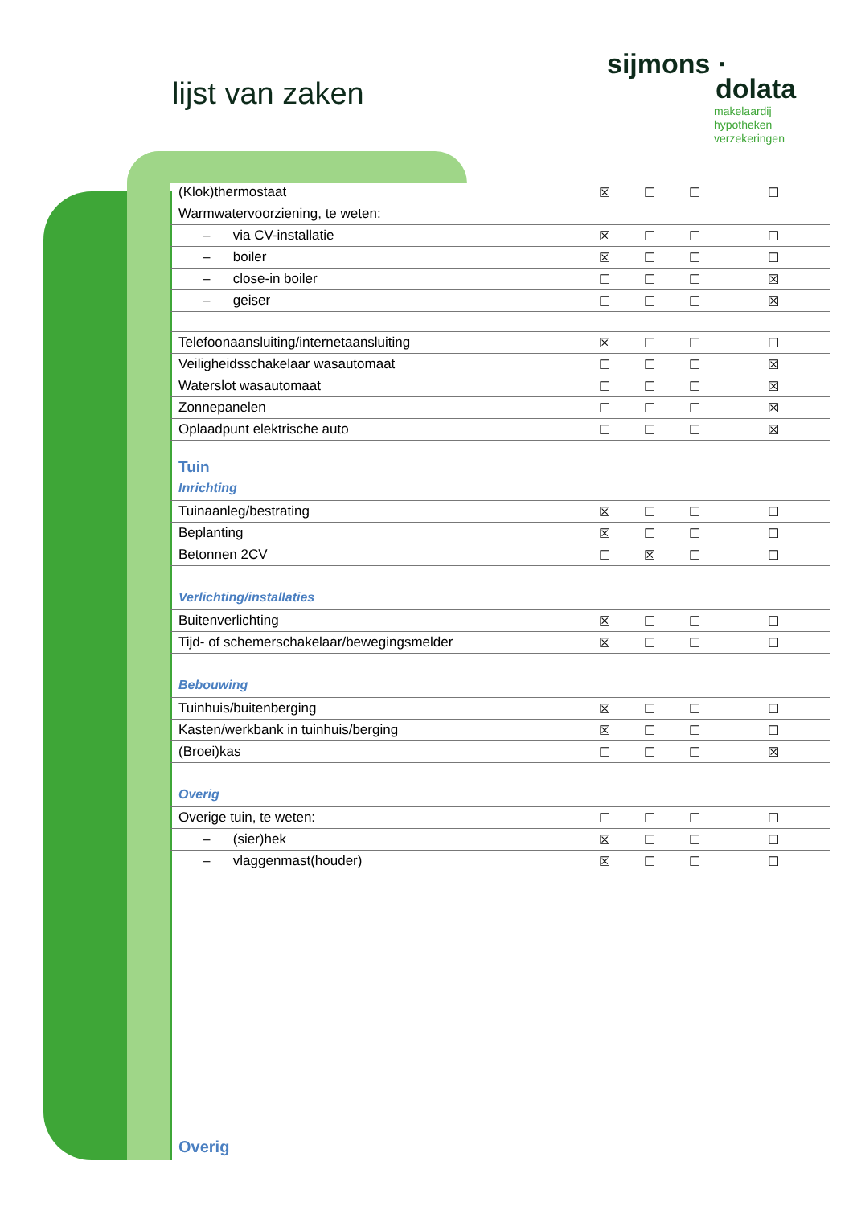lijst van zaken
sijmons ·
dolata
makelaardij
hypotheken
verzekeringen
| (Klok)thermostaat | ☒ | ☐ | ☐ | ☐ |
| Warmwatervoorziening, te weten: | | | | |
| – via CV-installatie | ☒ | ☐ | ☐ | ☐ |
| – boiler | ☒ | ☐ | ☐ | ☐ |
| – close-in boiler | ☐ | ☐ | ☐ | ☒ |
| – geiser | ☐ | ☐ | ☐ | ☒ |
| Telefoonaansluiting/internetaansluiting | ☒ | ☐ | ☐ | ☐ |
| Veiligheidsschakelaar wasautomaat | ☐ | ☐ | ☐ | ☒ |
| Waterslot wasautomaat | ☐ | ☐ | ☐ | ☒ |
| Zonnepanelen | ☐ | ☐ | ☐ | ☒ |
| Oplaadpunt elektrische auto | ☐ | ☐ | ☐ | ☒ |
| Tuin | | | | |
| Inrichting | | | | |
| Tuinaanleg/bestrating | ☒ | ☐ | ☐ | ☐ |
| Beplanting | ☒ | ☐ | ☐ | ☐ |
| Betonnen 2CV | ☐ | ☒ | ☐ | ☐ |
| Verlichting/installaties | | | | |
| Buitenverlichting | ☒ | ☐ | ☐ | ☐ |
| Tijd- of schemerschakelaar/bewegingsmelder | ☒ | ☐ | ☐ | ☐ |
| Bebouwing | | | | |
| Tuinhuis/buitenberging | ☒ | ☐ | ☐ | ☐ |
| Kasten/werkbank in tuinhuis/berging | ☒ | ☐ | ☐ | ☐ |
| (Broei)kas | ☐ | ☐ | ☐ | ☒ |
| Overig | | | | |
| Overige tuin, te weten: | ☐ | ☐ | ☐ | ☐ |
| – (sier)hek | ☒ | ☐ | ☐ | ☐ |
| – vlaggenmast(houder) | ☒ | ☐ | ☐ | ☐ |
Overig